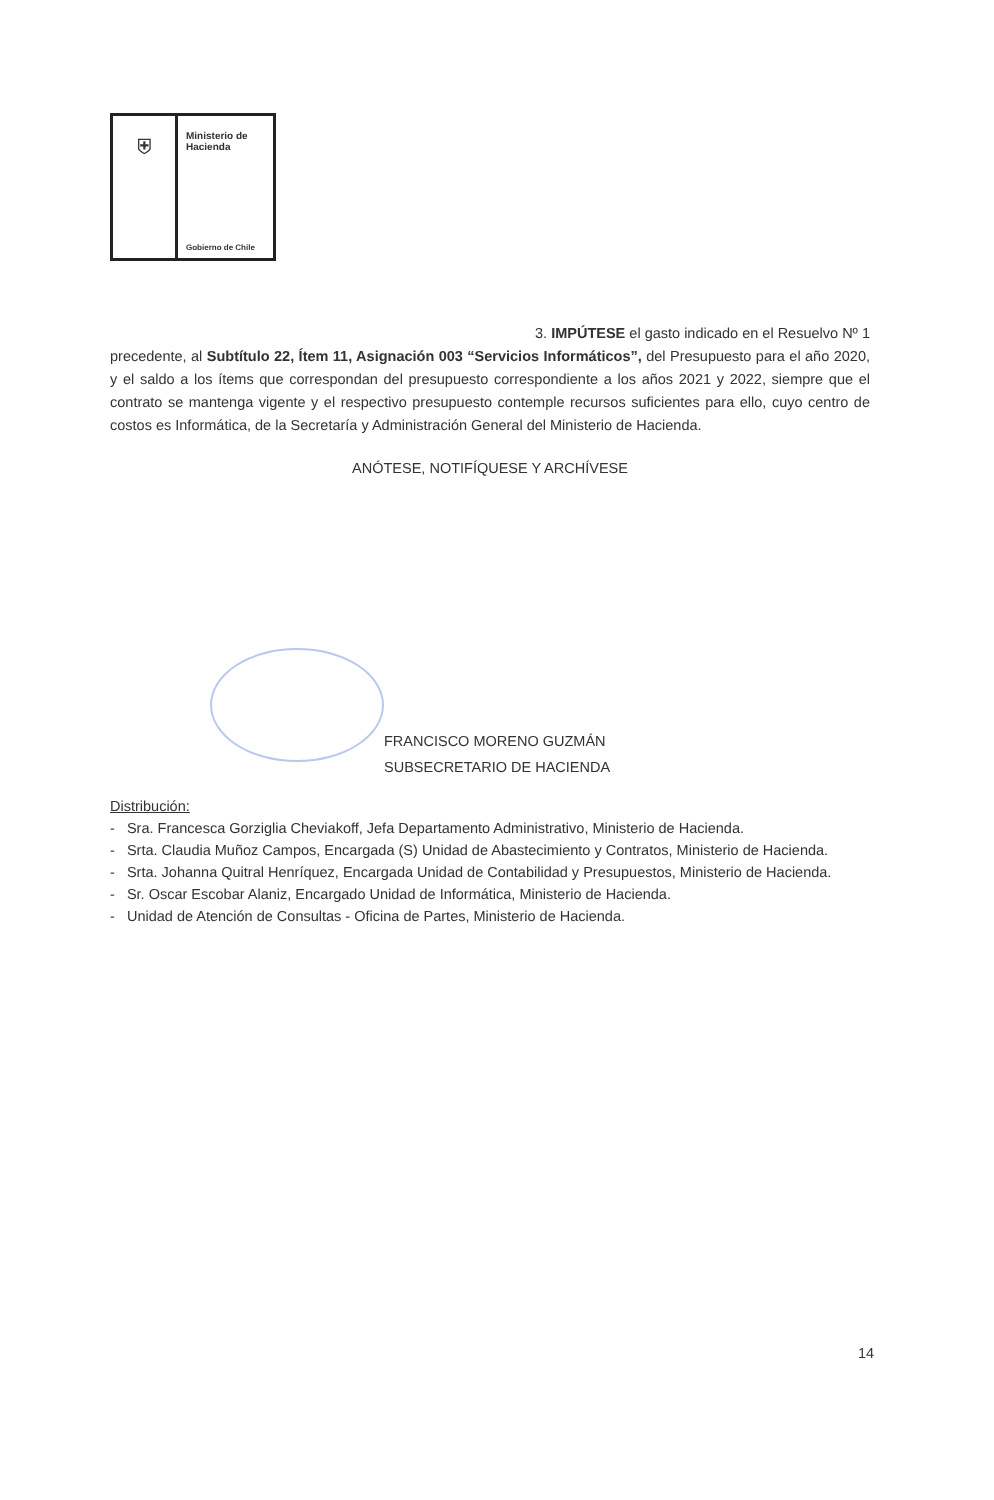⛨
Ministerio de
Hacienda
Gobierno de Chile
3. IMPÚTESE el gasto indicado en el Resuelvo Nº 1
precedente, al Subtítulo 22, Ítem 11, Asignación 003 “Servicios Informáticos”, del Presupuesto para el año 2020, y el saldo a los ítems que correspondan del presupuesto correspondiente a los años 2021 y 2022, siempre que el contrato se mantenga vigente y el respectivo presupuesto contemple recursos suficientes para ello, cuyo centro de costos es Informática, de la Secretaría y Administración General del Ministerio de Hacienda.
ANÓTESE, NOTIFÍQUESE Y ARCHÍVESE
FRANCISCO MORENO GUZMÁN
SUBSECRETARIO DE HACIENDA
Distribución:
- Sra. Francesca Gorziglia Cheviakoff, Jefa Departamento Administrativo, Ministerio de Hacienda.
- Srta. Claudia Muñoz Campos, Encargada (S) Unidad de Abastecimiento y Contratos, Ministerio de Hacienda.
- Srta. Johanna Quitral Henríquez, Encargada Unidad de Contabilidad y Presupuestos, Ministerio de Hacienda.
- Sr. Oscar Escobar Alaniz, Encargado Unidad de Informática, Ministerio de Hacienda.
- Unidad de Atención de Consultas - Oficina de Partes, Ministerio de Hacienda.
14